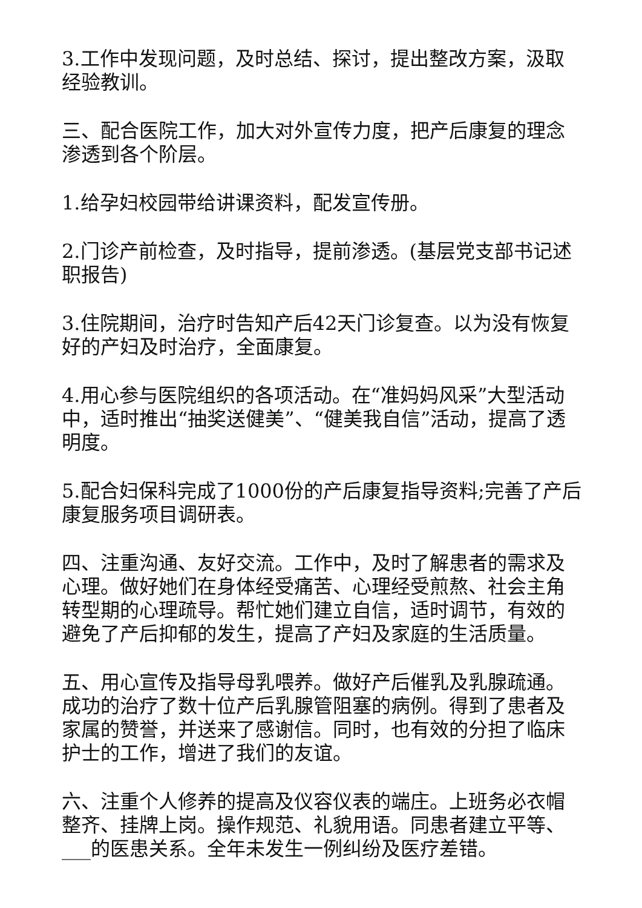3.工作中发现问题，及时总结、探讨，提出整改方案，汲取经验教训。
三、配合医院工作，加大对外宣传力度，把产后康复的理念渗透到各个阶层。
1.给孕妇校园带给讲课资料，配发宣传册。
2.门诊产前检查，及时指导，提前渗透。(基层党支部书记述职报告)
3.住院期间，治疗时告知产后42天门诊复查。以为没有恢复好的产妇及时治疗，全面康复。
4.用心参与医院组织的各项活动。在“准妈妈风采”大型活动中，适时推出“抽奖送健美”、“健美我自信”活动，提高了透明度。
5.配合妇保科完成了1000份的产后康复指导资料;完善了产后康复服务项目调研表。
四、注重沟通、友好交流。工作中，及时了解患者的需求及心理。做好她们在身体经受痛苦、心理经受煎熬、社会主角转型期的心理疏导。帮忙她们建立自信，适时调节，有效的避免了产后抑郁的发生，提高了产妇及家庭的生活质量。
五、用心宣传及指导母乳喂养。做好产后催乳及乳腺疏通。成功的治疗了数十位产后乳腺管阻塞的病例。得到了患者及家属的赞誉，并送来了感谢信。同时，也有效的分担了临床护士的工作，增进了我们的友谊。
六、注重个人修养的提高及仪容仪表的端庄。上班务必衣帽整齐、挂牌上岗。操作规范、礼貌用语。同患者建立平等、___的医患关系。全年未发生一例纠纷及医疗差错。